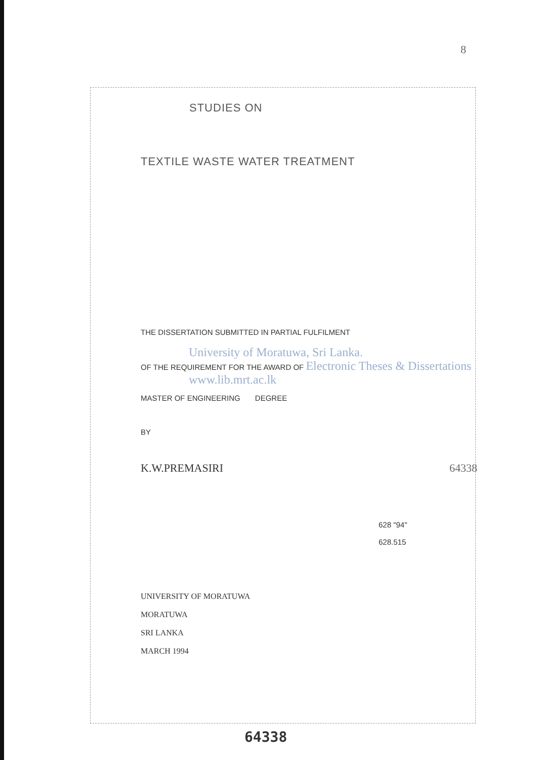8
STUDIES ON
TEXTILE WASTE WATER TREATMENT
THE DISSERTATION SUBMITTED IN PARTIAL FULFILMENT
University of Moratuwa, Sri Lanka.
OF THE REQUIREMENT FOR THE AWARD OF Electronic Theses & Dissertations
www.lib.mrt.ac.lk
MASTER OF ENGINEERING DEGREE
BY
K.W.PREMASIRI 64338
628 "94"
628.515
UNIVERSITY OF MORATUWA
MORATUWA
SRI LANKA
MARCH 1994
64338